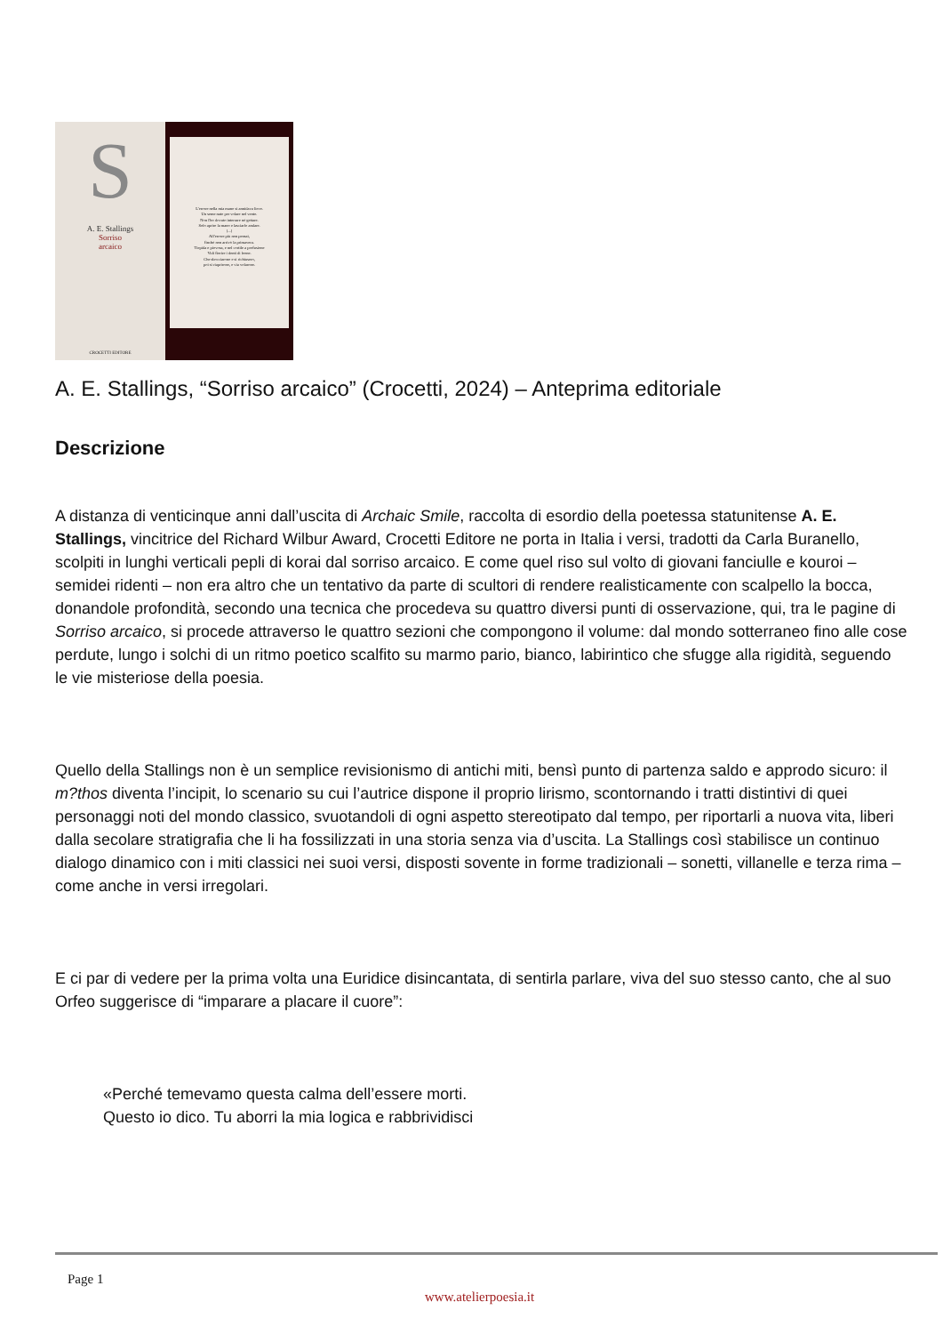S
A. E. Stallings
Sorriso
arcaico
CROCETTI EDITORE
L'errore nella mia mano si annidava lieve.
Un seme nato per volare nel vento.
Non l'ho dovuto interrare né gettare.
Solo aprire la mano e lasciarlo andare.
[...]
All'errore più non pensai,
finché non arrivò la primavera.
Tiepida e piovosa, e nel cortile a profusione
Vidi fiorire i denti di leone.
Che sbocciarono e si richiusero,
poi si riaprirono, e via volarono.
A. E. Stallings, “Sorriso arcaico” (Crocetti, 2024) – Anteprima editoriale
Descrizione
A distanza di venticinque anni dall’uscita di Archaic Smile, raccolta di esordio della poetessa statunitense A. E. Stallings, vincitrice del Richard Wilbur Award, Crocetti Editore ne porta in Italia i versi, tradotti da Carla Buranello, scolpiti in lunghi verticali pepli di korai dal sorriso arcaico. E come quel riso sul volto di giovani fanciulle e kouroi – semidei ridenti – non era altro che un tentativo da parte di scultori di rendere realisticamente con scalpello la bocca, donandole profondità, secondo una tecnica che procedeva su quattro diversi punti di osservazione, qui, tra le pagine di Sorriso arcaico, si procede attraverso le quattro sezioni che compongono il volume: dal mondo sotterraneo fino alle cose perdute, lungo i solchi di un ritmo poetico scalfito su marmo pario, bianco, labirintico che sfugge alla rigidità, seguendo le vie misteriose della poesia.
Quello della Stallings non è un semplice revisionismo di antichi miti, bensì punto di partenza saldo e approdo sicuro: il m?thos diventa l’incipit, lo scenario su cui l’autrice dispone il proprio lirismo, scontornando i tratti distintivi di quei personaggi noti del mondo classico, svuotandoli di ogni aspetto stereotipato dal tempo, per riportarli a nuova vita, liberi dalla secolare stratigrafia che li ha fossilizzati in una storia senza via d’uscita. La Stallings così stabilisce un continuo dialogo dinamico con i miti classici nei suoi versi, disposti sovente in forme tradizionali – sonetti, villanelle e terza rima – come anche in versi irregolari.
E ci par di vedere per la prima volta una Euridice disincantata, di sentirla parlare, viva del suo stesso canto, che al suo Orfeo suggerisce di “imparare a placare il cuore”:
«Perché temevamo questa calma dell’essere morti.
Questo io dico. Tu aborri la mia logica e rabbrividisci
Page 1
www.atelierpoesia.it